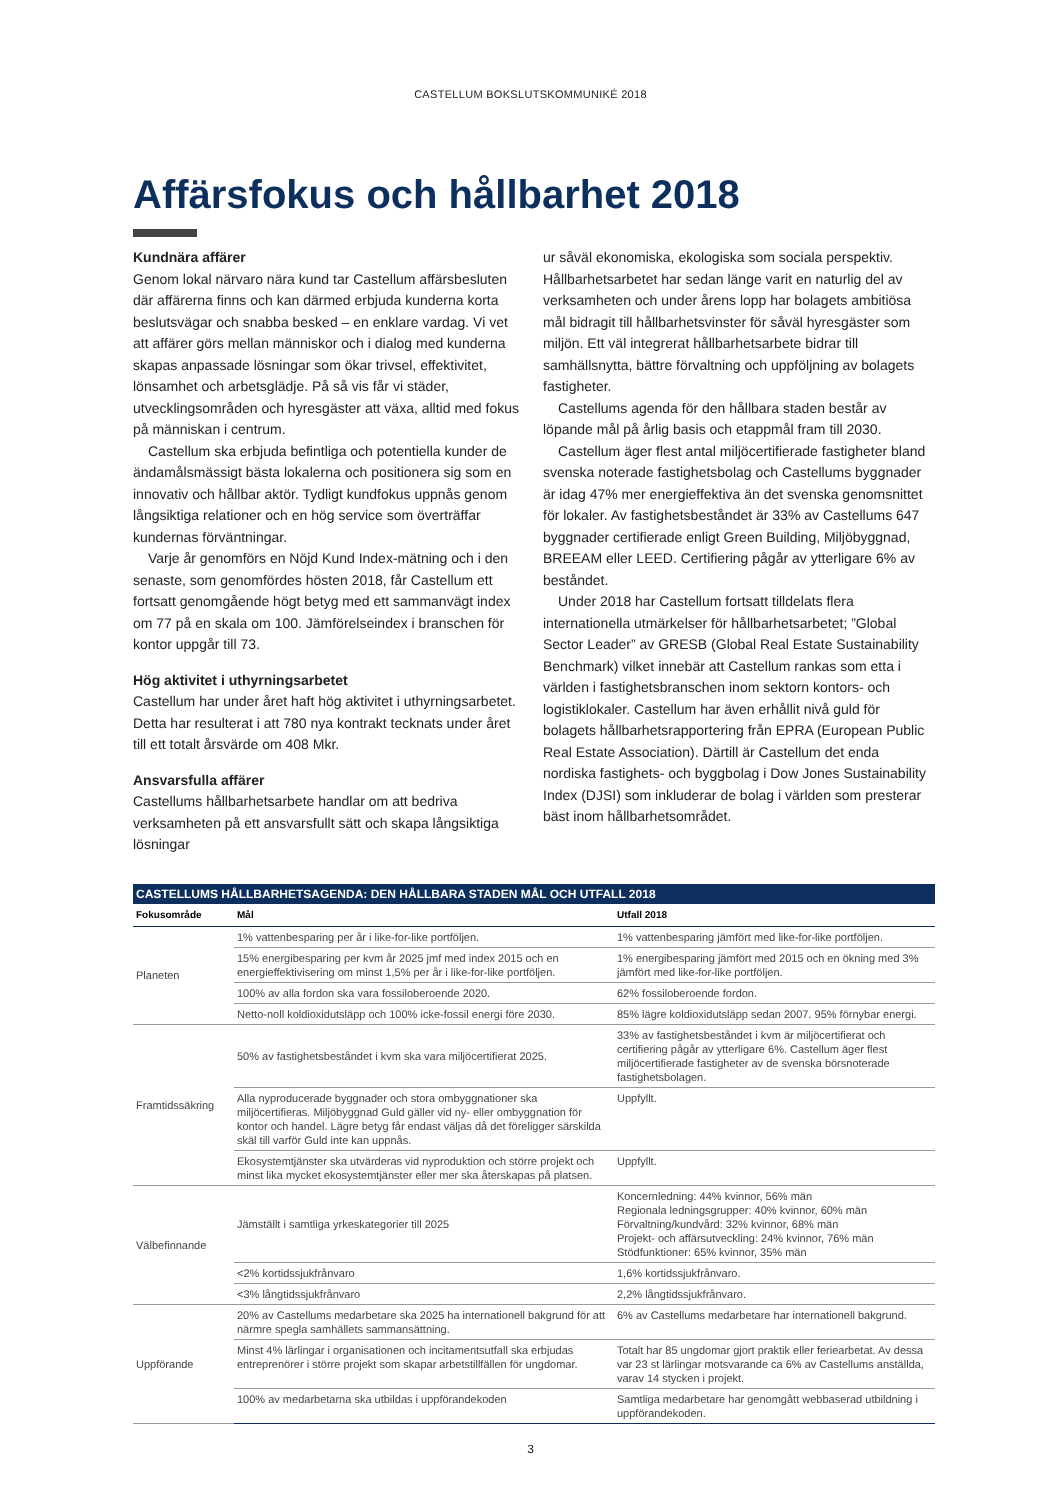CASTELLUM BOKSLUTSKOMMUNIKÉ 2018
Affärsfokus och hållbarhet 2018
Kundnära affärer
Genom lokal närvaro nära kund tar Castellum affärsbesluten där affärerna finns och kan därmed erbjuda kunderna korta beslutsvägar och snabba besked – en enklare vardag. Vi vet att affärer görs mellan människor och i dialog med kunderna skapas anpassade lösningar som ökar trivsel, effektivitet, lönsamhet och arbetsglädje. På så vis får vi städer, utvecklingsområden och hyresgäster att växa, alltid med fokus på människan i centrum.
Castellum ska erbjuda befintliga och potentiella kunder de ändamålsmässigt bästa lokalerna och positionera sig som en innovativ och hållbar aktör. Tydligt kundfokus uppnås genom långsiktiga relationer och en hög service som överträffar kundernas förväntningar.
Varje år genomförs en Nöjd Kund Index-mätning och i den senaste, som genomfördes hösten 2018, får Castellum ett fortsatt genomgående högt betyg med ett sammanvägt index om 77 på en skala om 100. Jämförelseindex i branschen för kontor uppgår till 73.
Hög aktivitet i uthyrningsarbetet
Castellum har under året haft hög aktivitet i uthyrningsarbetet. Detta har resulterat i att 780 nya kontrakt tecknats under året till ett totalt årsvärde om 408 Mkr.
Ansvarsfulla affärer
Castellums hållbarhetsarbete handlar om att bedriva verksamheten på ett ansvarsfullt sätt och skapa långsiktiga lösningar
ur såväl ekonomiska, ekologiska som sociala perspektiv. Hållbarhetsarbetet har sedan länge varit en naturlig del av verksamheten och under årens lopp har bolagets ambitiösa mål bidragit till hållbarhetsvinster för såväl hyresgäster som miljön. Ett väl integrerat hållbarhetsarbete bidrar till samhällsnytta, bättre förvaltning och uppföljning av bolagets fastigheter.
Castellums agenda för den hållbara staden består av löpande mål på årlig basis och etappmål fram till 2030.
Castellum äger flest antal miljöcertifierade fastigheter bland svenska noterade fastighetsbolag och Castellums byggnader är idag 47% mer energieffektiva än det svenska genomsnittet för lokaler. Av fastighetsbeståndet är 33% av Castellums 647 byggnader certifierade enligt Green Building, Miljöbyggnad, BREEAM eller LEED. Certifiering pågår av ytterligare 6% av beståndet.
Under 2018 har Castellum fortsatt tilldelats flera internationella utmärkelser för hållbarhetsarbetet; ”Global Sector Leader” av GRESB (Global Real Estate Sustainability Benchmark) vilket innebär att Castellum rankas som etta i världen i fastighetsbranschen inom sektorn kontors- och logistiklokaler. Castellum har även erhållit nivå guld för bolagets hållbarhetsrapportering från EPRA (European Public Real Estate Association). Därtill är Castellum det enda nordiska fastighets- och byggbolag i Dow Jones Sustainability Index (DJSI) som inkluderar de bolag i världen som presterar bäst inom hållbarhetsområdet.
CASTELLUMS HÅLLBARHETSAGENDA: DEN HÅLLBARA STADEN MÅL OCH UTFALL 2018
| Fokusområde | Mål | Utfall 2018 |
| --- | --- | --- |
| Planeten | 1% vattenbesparing per år i like-for-like portföljen. | 1% vattenbesparing jämfört med like-for-like portföljen. |
| | 15% energibesparing per kvm år 2025 jmf med index 2015 och en energieffektivisering om minst 1,5% per år i like-for-like portföljen. | 1% energibesparing jämfört med 2015 och en ökning med 3% jämfört med like-for-like portföljen. |
| | 100% av alla fordon ska vara fossiloberoende 2020. | 62% fossiloberoende fordon. |
| | Netto-noll koldioxidutsläpp och 100% icke-fossil energi före 2030. | 85% lägre koldioxidutsläpp sedan 2007. 95% förnybar energi. |
| Framtidssäkring | 50% av fastighetsbeståndet i kvm ska vara miljöcertifierat 2025. | 33% av fastighetsbeståndet i kvm är miljöcertifierat och certifiering pågår av ytterligare 6%. Castellum äger flest miljöcertifierade fastigheter av de svenska börsnoterade fastighetsbolagen. |
| | Alla nyproducerade byggnader och stora ombyggnationer ska miljöcertifieras. Miljöbyggnad Guld gäller vid ny- eller ombyggnation för kontor och handel. Lägre betyg får endast väljas då det föreligger särskilda skäl till varför Guld inte kan uppnås. | Uppfyllt. |
| | Ekosystemtjänster ska utvärderas vid nyproduktion och större projekt och minst lika mycket ekosystemtjänster eller mer ska återskapas på platsen. | Uppfyllt. |
| Välbefinnande | Jämställt i samtliga yrkeskategorier till 2025 | Koncernledning: 44% kvinnor, 56% män Regionala ledningsgrupper: 40% kvinnor, 60% män Förvaltning/kundvård: 32% kvinnor, 68% män Projekt- och affärsutveckling: 24% kvinnor, 76% män Stödfunktioner: 65% kvinnor, 35% män |
| | <2% kortidssjukfrånvaro | 1,6% kortidssjukfrånvaro. |
| | <3% långtidssjukfrånvaro | 2,2% långtidssjukfrånvaro. |
| Uppförande | 20% av Castellums medarbetare ska 2025 ha internationell bakgrund för att närmre spegla samhällets sammansättning. | 6% av Castellums medarbetare har internationell bakgrund. |
| | Minst 4% lärlingar i organisationen och incitamentsutfall ska erbjudas entreprenörer i större projekt som skapar arbetstillfällen för ungdomar. | Totalt har 85 ungdomar gjort praktik eller feriearbetat. Av dessa var 23 st lärlingar motsvarande ca 6% av Castellums anställda, varav 14 stycken i projekt. |
| | 100% av medarbetarna ska utbildas i uppförandekoden | Samtliga medarbetare har genomgått webbaserad utbildning i uppförandekoden. |
3